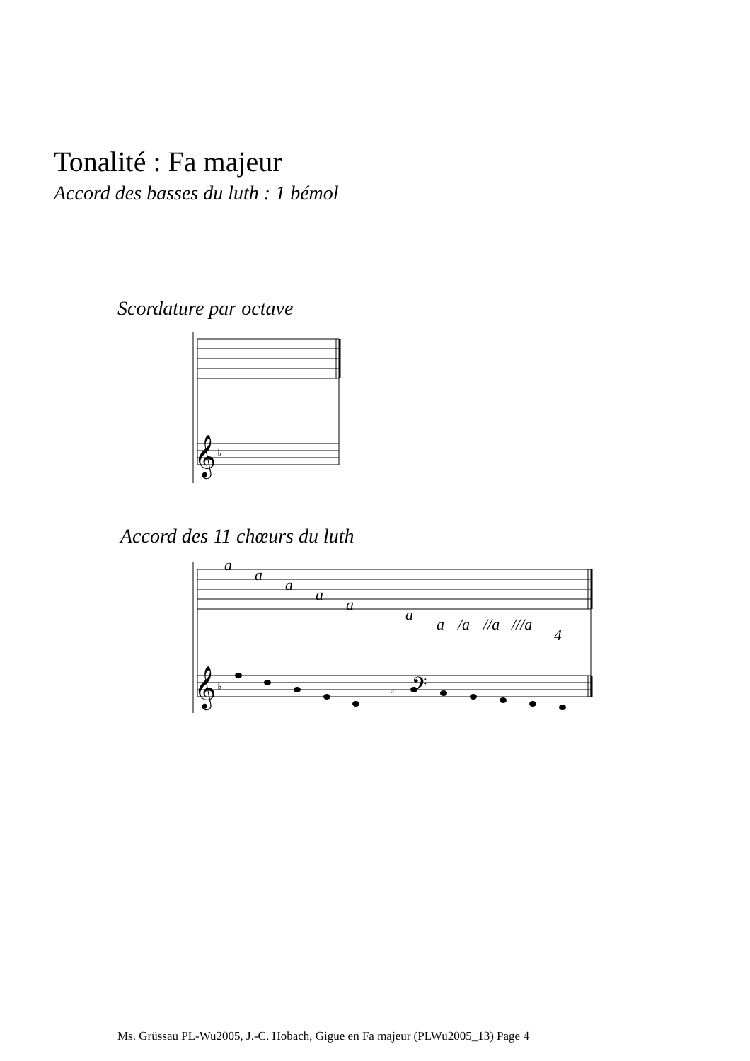Tonalité : Fa majeur
Accord des basses du luth : 1 bémol
Scordature par octave
𝄞
♭
Accord des 11 chœurs du luth
a
a
a
a
a
a
a
/a
//a
///a
4
𝄞
♭
𝄢
♭
Ms. Grüssau PL-Wu2005, J.-C. Hobach, Gigue en Fa majeur (PLWu2005_13) Page 4